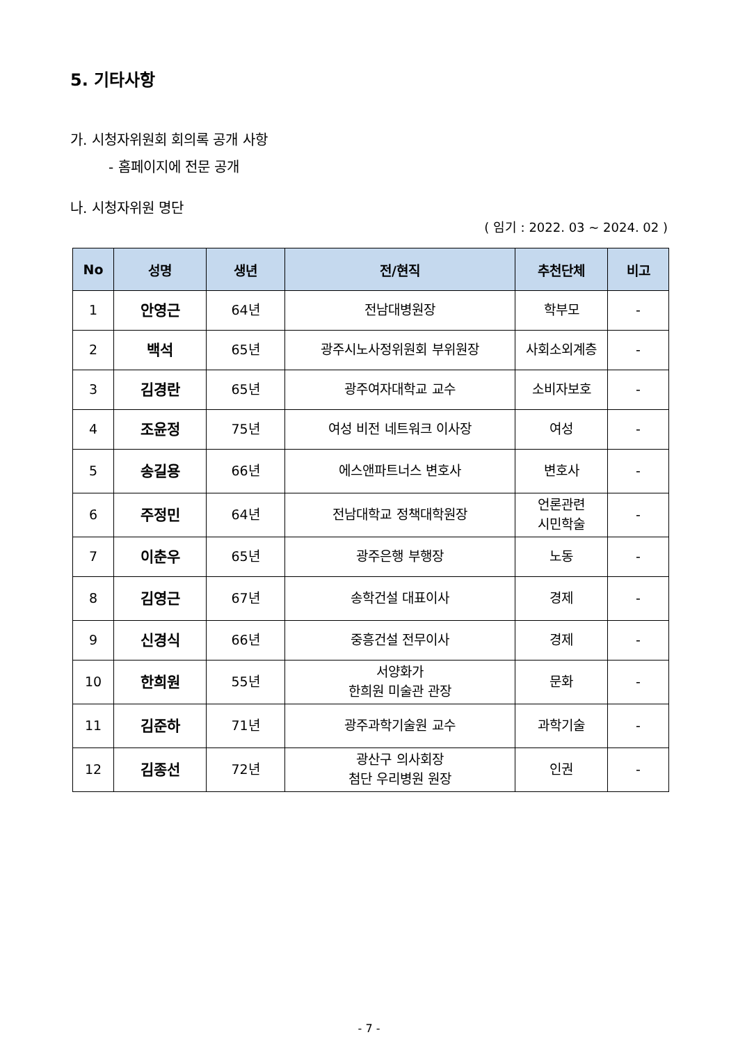5. 기타사항
가. 시청자위원회 회의록 공개 사항
- 홈페이지에 전문 공개
나. 시청자위원 명단
( 임기 : 2022. 03 ~ 2024. 02 )
| No | 성명 | 생년 | 전/현직 | 추천단체 | 비고 |
| --- | --- | --- | --- | --- | --- |
| 1 | 안영근 | 64년 | 전남대병원장 | 학부모 | - |
| 2 | 백석 | 65년 | 광주시노사정위원회 부위원장 | 사회소외계층 | - |
| 3 | 김경란 | 65년 | 광주여자대학교 교수 | 소비자보호 | - |
| 4 | 조윤정 | 75년 | 여성 비전 네트워크 이사장 | 여성 | - |
| 5 | 송길용 | 66년 | 에스앤파트너스 변호사 | 변호사 | - |
| 6 | 주정민 | 64년 | 전남대학교 정책대학원장 | 언론관련 시민학술 | - |
| 7 | 이춘우 | 65년 | 광주은행 부행장 | 노동 | - |
| 8 | 김영근 | 67년 | 송학건설 대표이사 | 경제 | - |
| 9 | 신경식 | 66년 | 중흥건설 전무이사 | 경제 | - |
| 10 | 한희원 | 55년 | 서양화가 한희원 미술관 관장 | 문화 | - |
| 11 | 김준하 | 71년 | 광주과학기술원 교수 | 과학기술 | - |
| 12 | 김종선 | 72년 | 광산구 의사회장 첨단 우리병원 원장 | 인권 | - |
- 7 -